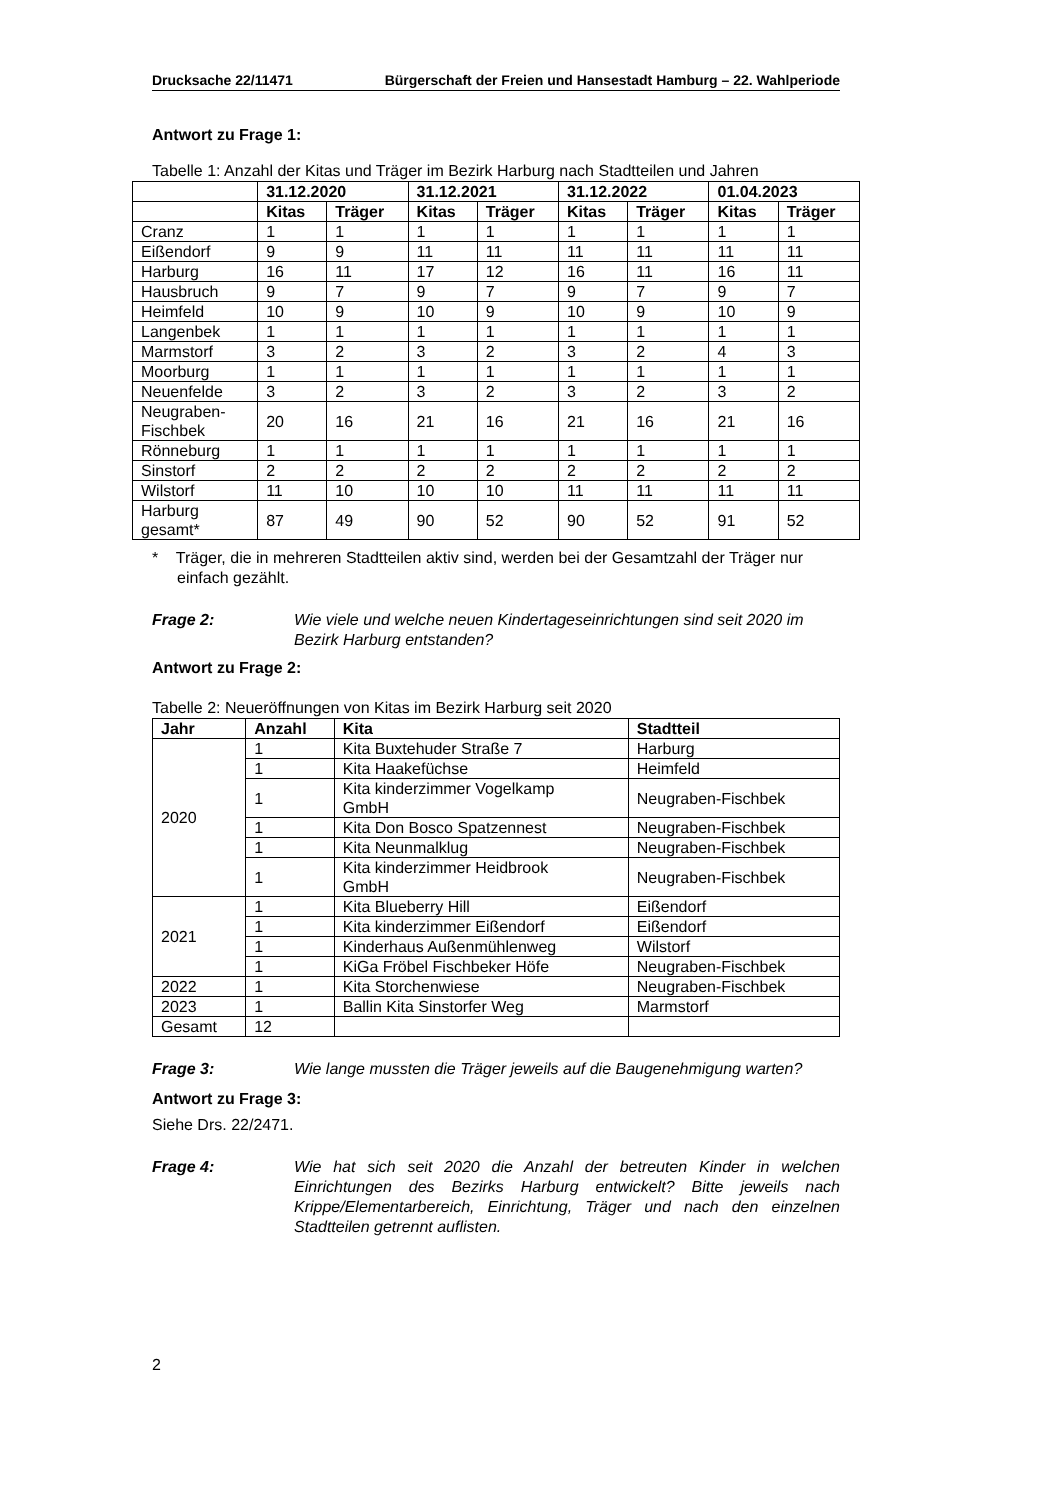Drucksache 22/11471 Bürgerschaft der Freien und Hansestadt Hamburg – 22. Wahlperiode
Antwort zu Frage 1:
Tabelle 1: Anzahl der Kitas und Träger im Bezirk Harburg nach Stadtteilen und Jahren
| | 31.12.2020 | | 31.12.2021 | | 31.12.2022 | | 01.04.2023 | |
| --- | --- | --- | --- | --- | --- | --- | --- | --- |
| | Kitas | Träger | Kitas | Träger | Kitas | Träger | Kitas | Träger |
| Cranz | 1 | 1 | 1 | 1 | 1 | 1 | 1 | 1 |
| Eißendorf | 9 | 9 | 11 | 11 | 11 | 11 | 11 | 11 |
| Harburg | 16 | 11 | 17 | 12 | 16 | 11 | 16 | 11 |
| Hausbruch | 9 | 7 | 9 | 7 | 9 | 7 | 9 | 7 |
| Heimfeld | 10 | 9 | 10 | 9 | 10 | 9 | 10 | 9 |
| Langenbek | 1 | 1 | 1 | 1 | 1 | 1 | 1 | 1 |
| Marmstorf | 3 | 2 | 3 | 2 | 3 | 2 | 4 | 3 |
| Moorburg | 1 | 1 | 1 | 1 | 1 | 1 | 1 | 1 |
| Neuenfelde | 3 | 2 | 3 | 2 | 3 | 2 | 3 | 2 |
| Neugraben- Fischbek | 20 | 16 | 21 | 16 | 21 | 16 | 21 | 16 |
| Rönneburg | 1 | 1 | 1 | 1 | 1 | 1 | 1 | 1 |
| Sinstorf | 2 | 2 | 2 | 2 | 2 | 2 | 2 | 2 |
| Wilstorf | 11 | 10 | 10 | 10 | 11 | 11 | 11 | 11 |
| Harburg gesamt* | 87 | 49 | 90 | 52 | 90 | 52 | 91 | 52 |
* Träger, die in mehreren Stadtteilen aktiv sind, werden bei der Gesamtzahl der Träger nur einfach gezählt.
Frage 2: Wie viele und welche neuen Kindertageseinrichtungen sind seit 2020 im Bezirk Harburg entstanden?
Antwort zu Frage 2:
Tabelle 2: Neueröffnungen von Kitas im Bezirk Harburg seit 2020
| Jahr | Anzahl | Kita | Stadtteil |
| --- | --- | --- | --- |
| 2020 | 1 | Kita Buxtehuder Straße 7 | Harburg |
| | 1 | Kita Haakefüchse | Heimfeld |
| | 1 | Kita kinderzimmer Vogelkamp GmbH | Neugraben-Fischbek |
| | 1 | Kita Don Bosco Spatzennest | Neugraben-Fischbek |
| | 1 | Kita Neunmalklug | Neugraben-Fischbek |
| | 1 | Kita kinderzimmer Heidbrook GmbH | Neugraben-Fischbek |
| 2021 | 1 | Kita Blueberry Hill | Eißendorf |
| | 1 | Kita kinderzimmer Eißendorf | Eißendorf |
| | 1 | Kinderhaus Außenmühlenweg | Wilstorf |
| | 1 | KiGa Fröbel Fischbeker Höfe | Neugraben-Fischbek |
| 2022 | 1 | Kita Storchenwiese | Neugraben-Fischbek |
| 2023 | 1 | Ballin Kita Sinstorfer Weg | Marmstorf |
| Gesamt | 12 | | |
Frage 3: Wie lange mussten die Träger jeweils auf die Baugenehmigung warten?
Antwort zu Frage 3:
Siehe Drs. 22/2471.
Frage 4: Wie hat sich seit 2020 die Anzahl der betreuten Kinder in welchen Einrichtungen des Bezirks Harburg entwickelt? Bitte jeweils nach Krippe/Elementarbereich, Einrichtung, Träger und nach den einzelnen Stadtteilen getrennt auflisten.
2